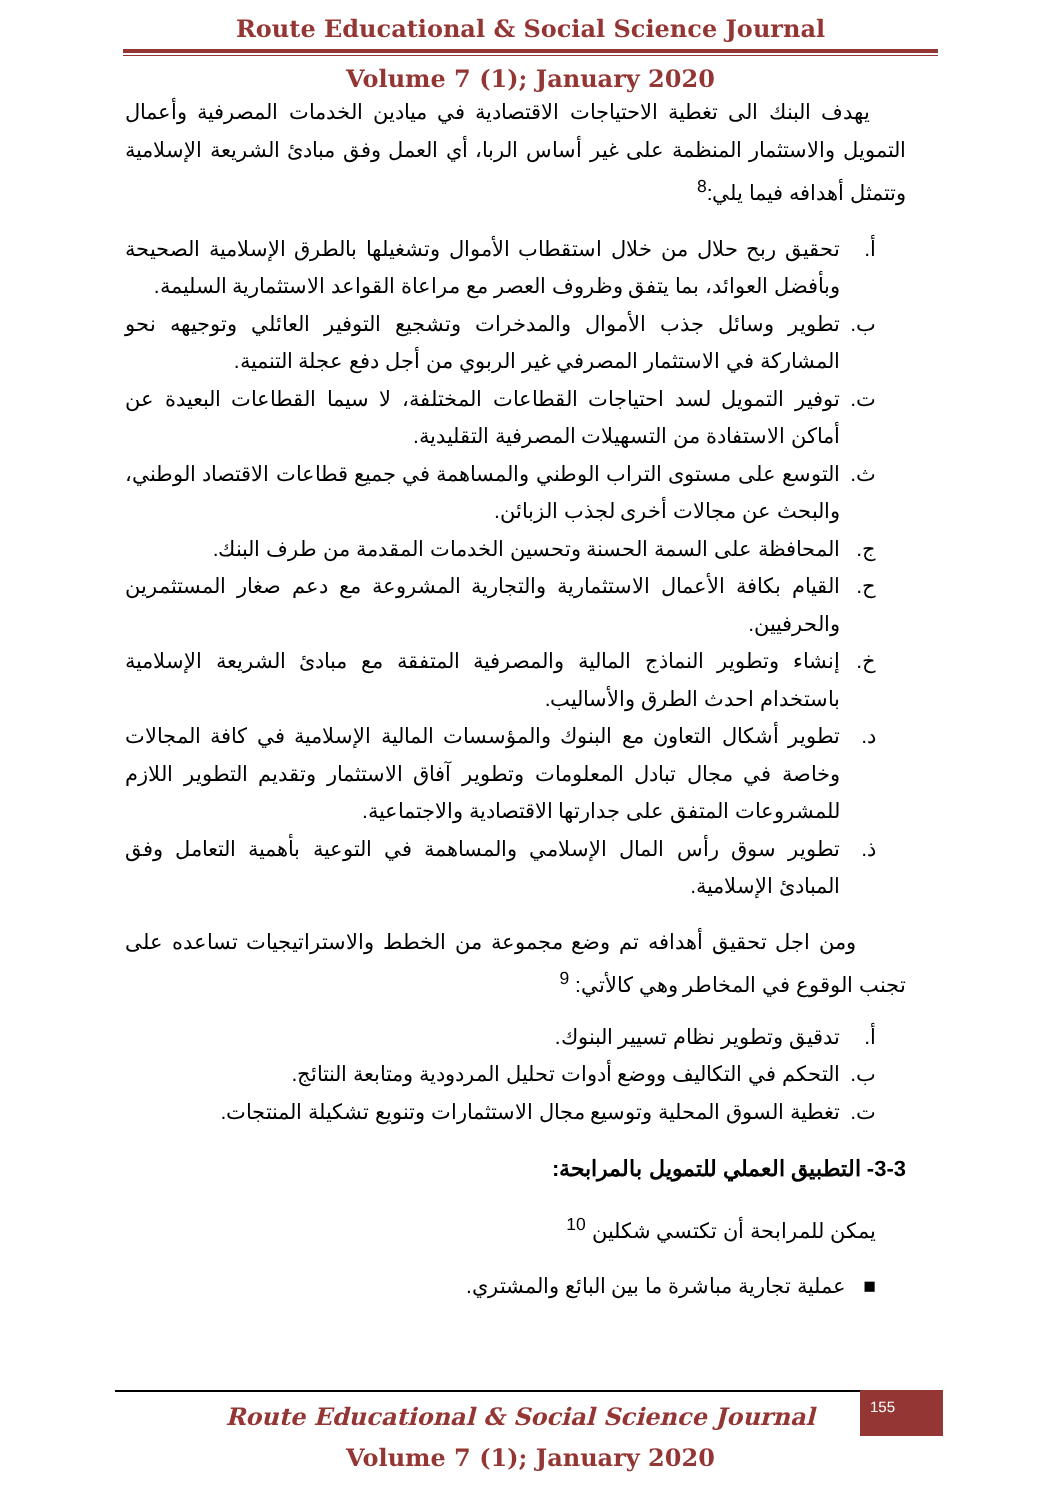Route Educational & Social Science Journal
Volume 7 (1); January 2020
يهدف البنك الى تغطية الاحتياجات الاقتصادية في ميادين الخدمات المصرفية وأعمال التمويل والاستثمار المنظمة على غير أساس الربا، أي العمل وفق مبادئ الشريعة الإسلامية وتتمثل أهدافه فيما يلي:<sup>8</sup>
أ. تحقيق ربح حلال من خلال استقطاب الأموال وتشغيلها بالطرق الإسلامية الصحيحة وبأفضل العوائد، بما يتفق وظروف العصر مع مراعاة القواعد الاستثمارية السليمة.
ب. تطوير وسائل جذب الأموال والمدخرات وتشجيع التوفير العائلي وتوجيهه نحو المشاركة في الاستثمار المصرفي غير الربوي من أجل دفع عجلة التنمية.
ت. توفير التمويل لسد احتياجات القطاعات المختلفة، لا سيما القطاعات البعيدة عن أماكن الاستفادة من التسهيلات المصرفية التقليدية.
ث. التوسع على مستوى التراب الوطني والمساهمة في جميع قطاعات الاقتصاد الوطني، والبحث عن مجالات أخرى لجذب الزبائن.
ج. المحافظة على السمة الحسنة وتحسين الخدمات المقدمة من طرف البنك.
ح. القيام بكافة الأعمال الاستثمارية والتجارية المشروعة مع دعم صغار المستثمرين والحرفيين.
خ. إنشاء وتطوير النماذج المالية والمصرفية المتفقة مع مبادئ الشريعة الإسلامية باستخدام احدث الطرق والأساليب.
د. تطوير أشكال التعاون مع البنوك والمؤسسات المالية الإسلامية في كافة المجالات وخاصة في مجال تبادل المعلومات وتطوير آفاق الاستثمار وتقديم التطوير اللازم للمشروعات المتفق على جدارتها الاقتصادية والاجتماعية.
ذ. تطوير سوق رأس المال الإسلامي والمساهمة في التوعية بأهمية التعامل وفق المبادئ الإسلامية.
ومن اجل تحقيق أهدافه تم وضع مجموعة من الخطط والاستراتيجيات تساعده على تجنب الوقوع في المخاطر وهي كالأتي: <sup>9</sup>
أ. تدقيق وتطوير نظام تسيير البنوك.
ب. التحكم في التكاليف ووضع أدوات تحليل المردودية ومتابعة النتائج.
ت. تغطية السوق المحلية وتوسيع مجال الاستثمارات وتنويع تشكيلة المنتجات.
3-3- التطبيق العملي للتمويل بالمرابحة:
يمكن للمرابحة أن تكتسي شكلين <sup>10</sup>
■ عملية تجارية مباشرة ما بين البائع والمشتري.
155
Route Educational & Social Science Journal
Volume 7 (1); January 2020